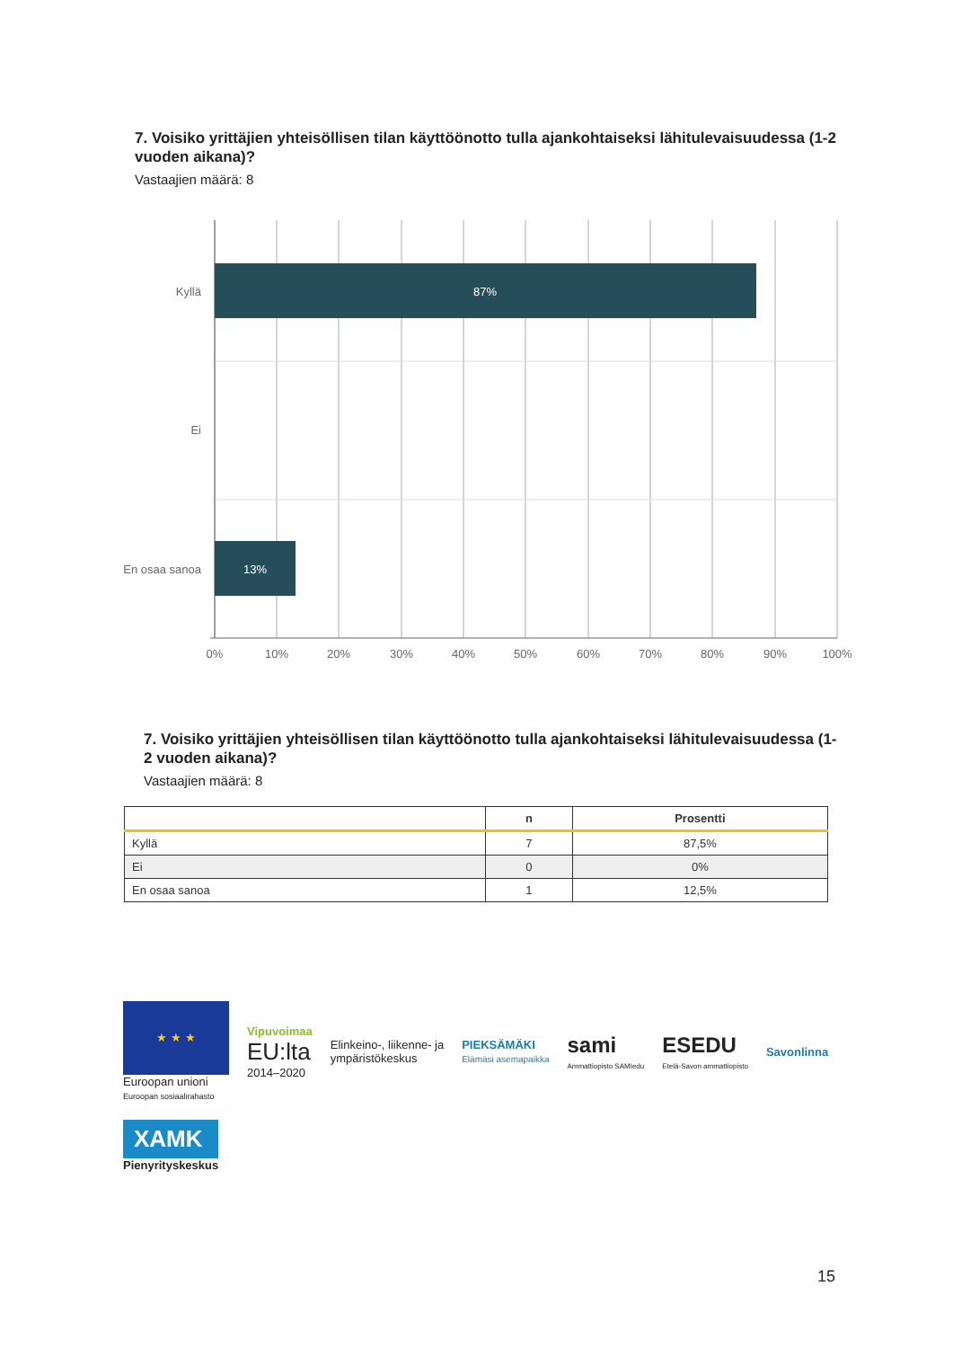7. Voisiko yrittäjien yhteisöllisen tilan käyttöönotto tulla ajankohtaiseksi lähitulevaisuudessa (1-2 vuoden aikana)?
Vastaajien määrä: 8
87%
13%
Kyllä
Ei
En osaa sanoa
0%
10%
20%
30%
40%
50%
60%
70%
80%
90%
100%
7. Voisiko yrittäjien yhteisöllisen tilan käyttöönotto tulla ajankohtaiseksi lähitulevaisuudessa (1-2 vuoden aikana)?
Vastaajien määrä: 8
| | n | Prosentti |
| --- | --- | --- |
| Kyllä | 7 | 87,5% |
| Ei | 0 | 0% |
| En osaa sanoa | 1 | 12,5% |
★ ★ ★
Euroopan unioni
Euroopan sosiaalirahasto
Vipuvoimaa
EU:lta
2014–2020
Elinkeino-, liikenne- ja
ympäristökeskus
PIEKSÄMÄKI
Elämäsi asemapaikka
sami
Ammattiopisto SAMIedu
ESEDU
Etelä-Savon ammattiopisto
Savonlinna
XAMK
Pienyrityskeskus
15